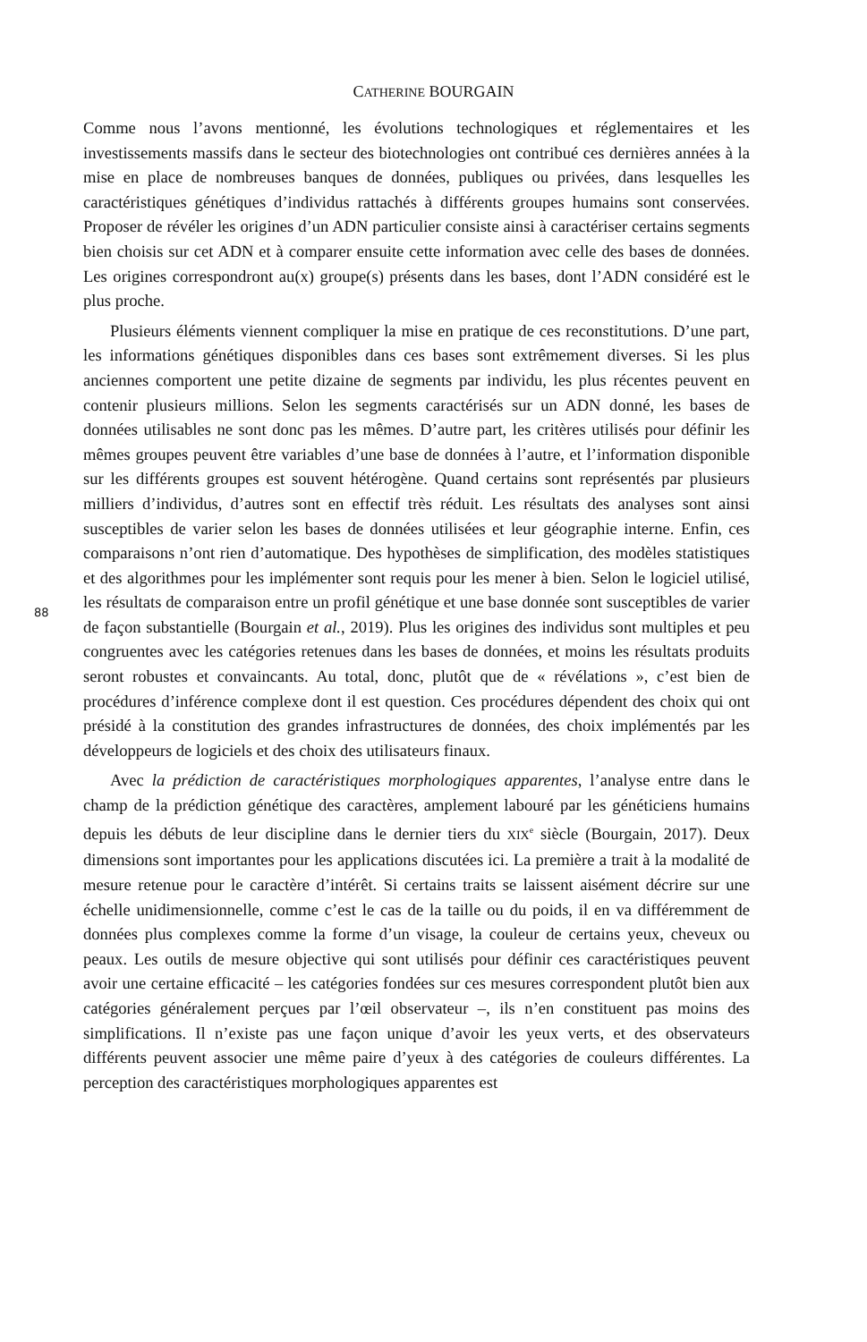CATHERINE BOURGAIN
88
Comme nous l’avons mentionné, les évolutions technologiques et réglementaires et les investissements massifs dans le secteur des biotechnologies ont contribué ces dernières années à la mise en place de nombreuses banques de données, publiques ou privées, dans lesquelles les caractéristiques génétiques d’individus rattachés à différents groupes humains sont conservées. Proposer de révéler les origines d’un ADN particulier consiste ainsi à caractériser certains segments bien choisis sur cet ADN et à comparer ensuite cette information avec celle des bases de données. Les origines correspondront au(x) groupe(s) présents dans les bases, dont l’ADN considéré est le plus proche.
Plusieurs éléments viennent compliquer la mise en pratique de ces reconstitutions. D’une part, les informations génétiques disponibles dans ces bases sont extrêmement diverses. Si les plus anciennes comportent une petite dizaine de segments par individu, les plus récentes peuvent en contenir plusieurs millions. Selon les segments caractérisés sur un ADN donné, les bases de données utilisables ne sont donc pas les mêmes. D’autre part, les critères utilisés pour définir les mêmes groupes peuvent être variables d’une base de données à l’autre, et l’information disponible sur les différents groupes est souvent hétérogène. Quand certains sont représentés par plusieurs milliers d’individus, d’autres sont en effectif très réduit. Les résultats des analyses sont ainsi susceptibles de varier selon les bases de données utilisées et leur géographie interne. Enfin, ces comparaisons n’ont rien d’automatique. Des hypothèses de simplification, des modèles statistiques et des algorithmes pour les implémenter sont requis pour les mener à bien. Selon le logiciel utilisé, les résultats de comparaison entre un profil génétique et une base donnée sont susceptibles de varier de façon substantielle (Bourgain et al., 2019). Plus les origines des individus sont multiples et peu congruentes avec les catégories retenues dans les bases de données, et moins les résultats produits seront robustes et convaincants. Au total, donc, plutôt que de « révélations », c’est bien de procédures d’inférence complexe dont il est question. Ces procédures dépendent des choix qui ont présidé à la constitution des grandes infrastructures de données, des choix implémentés par les développeurs de logiciels et des choix des utilisateurs finaux.
Avec la prédiction de caractéristiques morphologiques apparentes, l’analyse entre dans le champ de la prédiction génétique des caractères, amplement labouré par les généticiens humains depuis les débuts de leur discipline dans le dernier tiers du XIX<sup>e</sup> siècle (Bourgain, 2017). Deux dimensions sont importantes pour les applications discutées ici. La première a trait à la modalité de mesure retenue pour le caractère d’intérêt. Si certains traits se laissent aisément décrire sur une échelle unidimensionnelle, comme c’est le cas de la taille ou du poids, il en va différemment de données plus complexes comme la forme d’un visage, la couleur de certains yeux, cheveux ou peaux. Les outils de mesure objective qui sont utilisés pour définir ces caractéristiques peuvent avoir une certaine efficacité – les catégories fondées sur ces mesures correspondent plutôt bien aux catégories généralement perçues par l’œil observateur –, ils n’en constituent pas moins des simplifications. Il n’existe pas une façon unique d’avoir les yeux verts, et des observateurs différents peuvent associer une même paire d’yeux à des catégories de couleurs différentes. La perception des caractéristiques morphologiques apparentes est